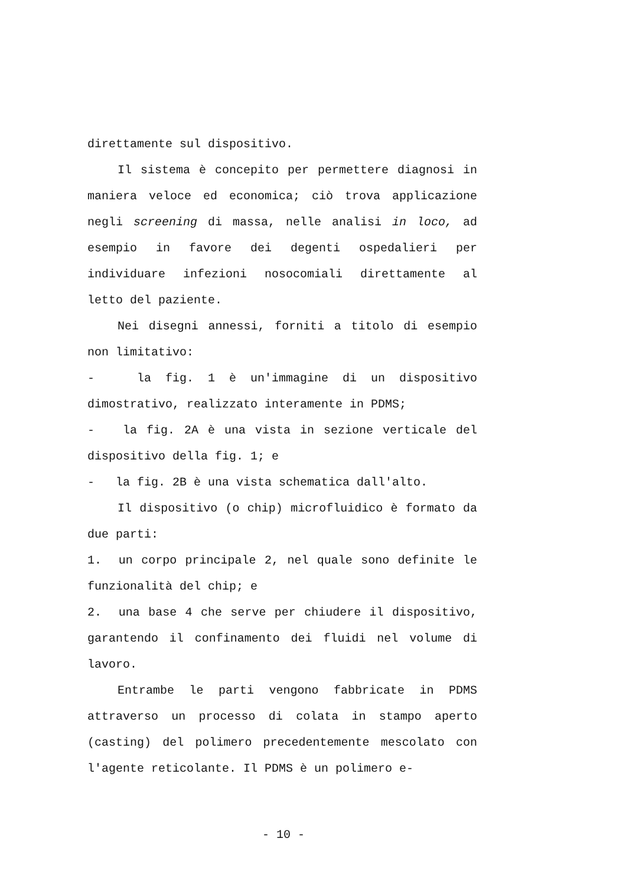direttamente sul dispositivo.
Il sistema è concepito per permettere diagnosi in maniera veloce ed economica; ciò trova applicazione negli screening di massa, nelle analisi in loco, ad esempio in favore dei degenti ospedalieri per individuare infezioni nosocomiali direttamente al letto del paziente.
Nei disegni annessi, forniti a titolo di esempio non limitativo:
- la fig. 1 è un'immagine di un dispositivo dimostrativo, realizzato interamente in PDMS;
- la fig. 2A è una vista in sezione verticale del dispositivo della fig. 1; e
- la fig. 2B è una vista schematica dall'alto.
Il dispositivo (o chip) microfluidico è formato da due parti:
1. un corpo principale 2, nel quale sono definite le funzionalità del chip; e
2. una base 4 che serve per chiudere il dispositivo, garantendo il confinamento dei fluidi nel volume di lavoro.
Entrambe le parti vengono fabbricate in PDMS attraverso un processo di colata in stampo aperto (casting) del polimero precedentemente mescolato con l'agente reticolante. Il PDMS è un polimero e-
- 10 -